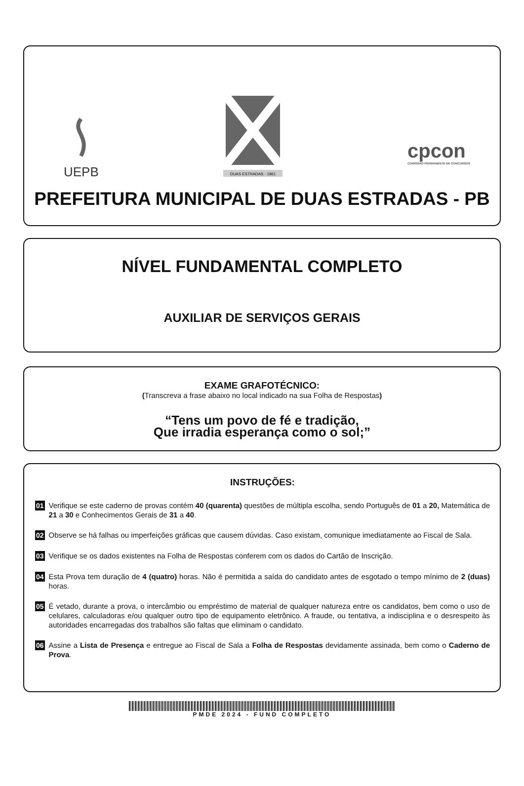UEPB
DUAS ESTRADAS - 1961
cpcon
COMISSÃO PERMANENTE DE CONCURSOS
PREFEITURA MUNICIPAL DE DUAS ESTRADAS - PB
NÍVEL FUNDAMENTAL COMPLETO
AUXILIAR DE SERVIÇOS GERAIS
EXAME GRAFOTÉCNICO:
(Transcreva a frase abaixo no local indicado na sua Folha de Respostas)
“Tens um povo de fé e tradição,
Que irradia esperança como o sol;”
INSTRUÇÕES:
01
Verifique se este caderno de provas contém 40 (quarenta) questões de múltipla escolha, sendo Português de 01 a 20, Matemática de 21 a 30 e Conhecimentos Gerais de 31 a 40.
02
Observe se há falhas ou imperfeições gráficas que causem dúvidas. Caso existam, comunique imediatamente ao Fiscal de Sala.
03
Verifique se os dados existentes na Folha de Respostas conferem com os dados do Cartão de Inscrição.
04
Esta Prova tem duração de 4 (quatro) horas. Não é permitida a saída do candidato antes de esgotado o tempo mínimo de 2 (duas) horas.
05
É vetado, durante a prova, o intercâmbio ou empréstimo de material de qualquer natureza entre os candidatos, bem como o uso de celulares, calculadoras e/ou qualquer outro tipo de equipamento eletrônico. A fraude, ou tentativa, a indisciplina e o desrespeito às autoridades encarregadas dos trabalhos são faltas que eliminam o candidato.
06
Assine a Lista de Presença e entregue ao Fiscal de Sala a Folha de Respostas devidamente assinada, bem como o Caderno de Prova.
PMDE 2024 - FUND COMPLETO